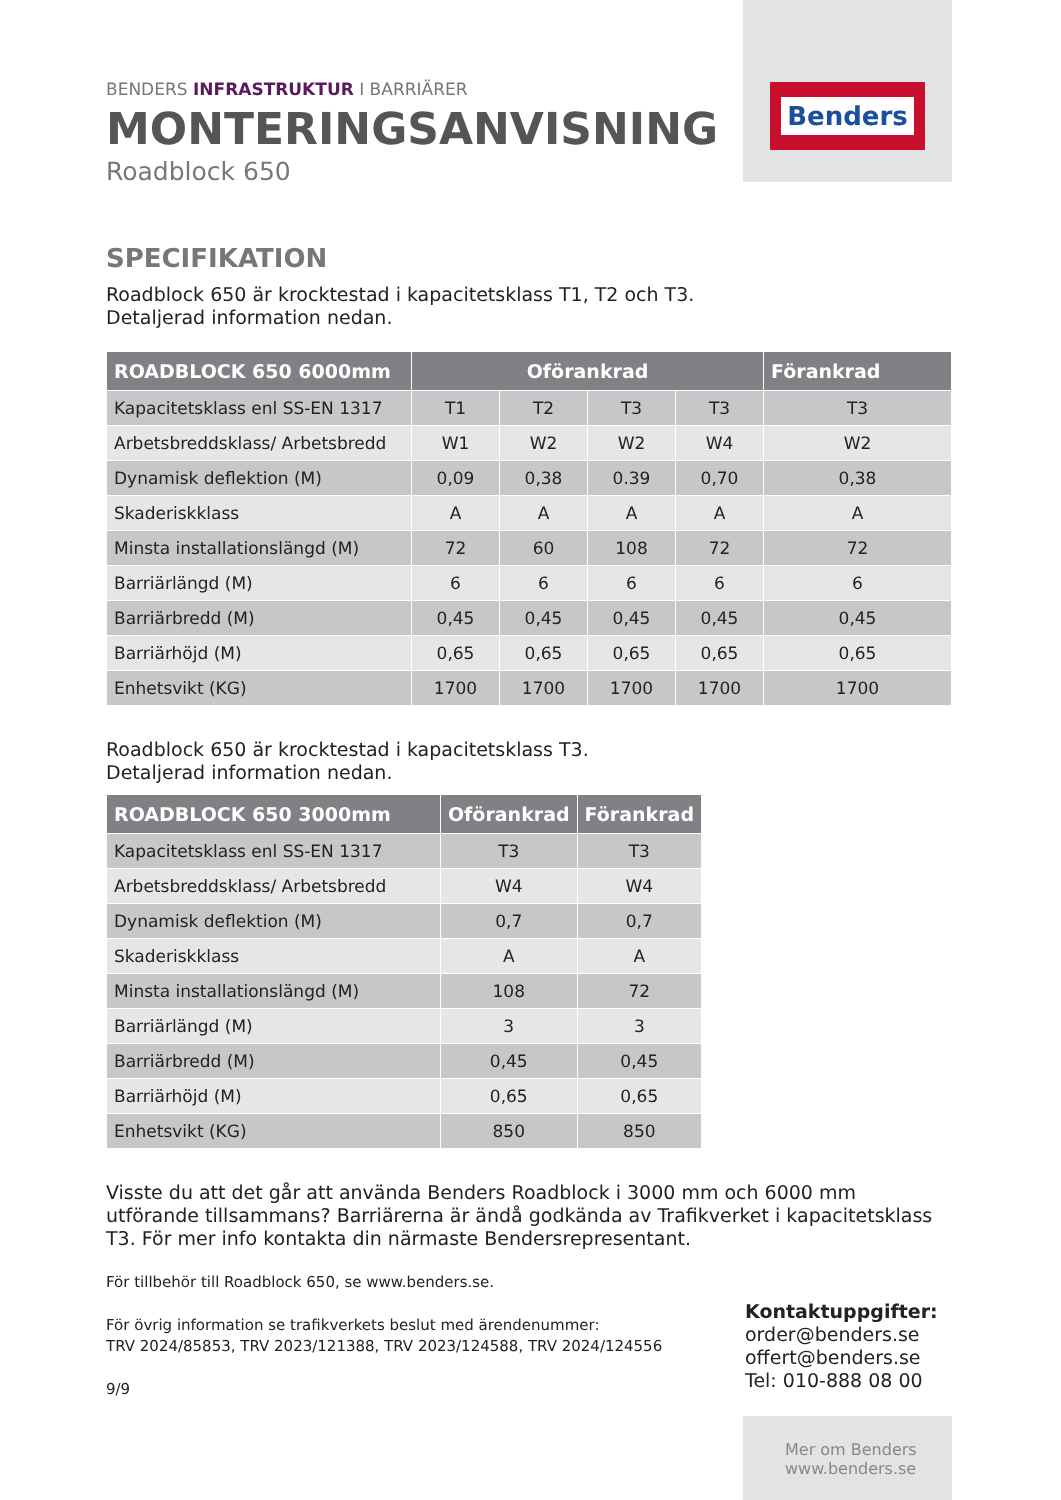Benders
BENDERS INFRASTRUKTUR I BARRIÄRER
MONTERINGSANVISNING
Roadblock 650
SPECIFIKATION
Roadblock 650 är krocktestad i kapacitetsklass T1, T2 och T3.
Detaljerad information nedan.
| ROADBLOCK 650 6000mm | Oförankrad | | | | Förankrad |
| --- | --- | --- | --- | --- | --- |
| Kapacitetsklass enl SS-EN 1317 | T1 | T2 | T3 | T3 | T3 |
| Arbetsbreddsklass/ Arbetsbredd | W1 | W2 | W2 | W4 | W2 |
| Dynamisk deflektion (M) | 0,09 | 0,38 | 0.39 | 0,70 | 0,38 |
| Skaderiskklass | A | A | A | A | A |
| Minsta installationslängd (M) | 72 | 60 | 108 | 72 | 72 |
| Barriärlängd (M) | 6 | 6 | 6 | 6 | 6 |
| Barriärbredd (M) | 0,45 | 0,45 | 0,45 | 0,45 | 0,45 |
| Barriärhöjd (M) | 0,65 | 0,65 | 0,65 | 0,65 | 0,65 |
| Enhetsvikt (KG) | 1700 | 1700 | 1700 | 1700 | 1700 |
Roadblock 650 är krocktestad i kapacitetsklass T3.
Detaljerad information nedan.
| ROADBLOCK 650 3000mm | Oförankrad | Förankrad |
| --- | --- | --- |
| Kapacitetsklass enl SS-EN 1317 | T3 | T3 |
| Arbetsbreddsklass/ Arbetsbredd | W4 | W4 |
| Dynamisk deflektion (M) | 0,7 | 0,7 |
| Skaderiskklass | A | A |
| Minsta installationslängd (M) | 108 | 72 |
| Barriärlängd (M) | 3 | 3 |
| Barriärbredd (M) | 0,45 | 0,45 |
| Barriärhöjd (M) | 0,65 | 0,65 |
| Enhetsvikt (KG) | 850 | 850 |
Visste du att det går att använda Benders Roadblock i 3000 mm och 6000 mm utförande tillsammans? Barriärerna är ändå godkända av Trafikverket i kapacitetsklass T3. För mer info kontakta din närmaste Bendersrepresentant.
För tillbehör till Roadblock 650, se www.benders.se.
För övrig information se trafikverkets beslut med ärendenummer:
TRV 2024/85853, TRV 2023/121388, TRV 2023/124588, TRV 2024/124556
9/9
Kontaktuppgifter:
order@benders.se
offert@benders.se
Tel: 010-888 08 00
Mer om Benders
www.benders.se